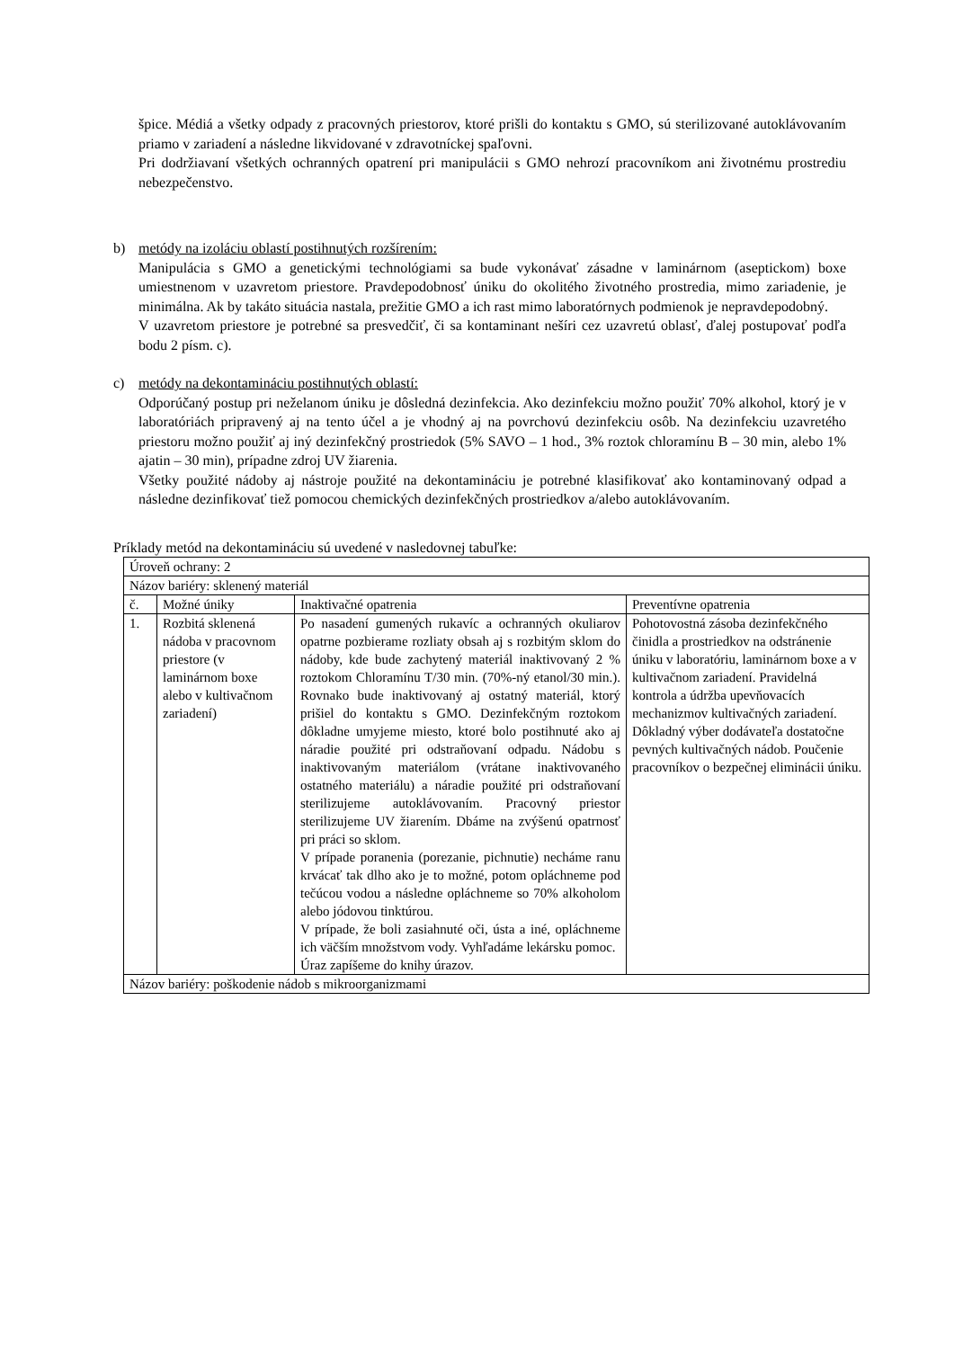špice. Médiá a všetky odpady z pracovných priestorov, ktoré prišli do kontaktu s GMO, sú sterilizované autoklávovaním priamo v zariadení a následne likvidované v zdravotníckej spaľovni.
Pri dodržiavaní všetkých ochranných opatrení pri manipulácii s GMO nehrozí pracovníkom ani životnému prostrediu nebezpečenstvo.
b) metódy na izoláciu oblastí postihnutých rozšírením:
Manipulácia s GMO a genetickými technológiami sa bude vykonávať zásadne v laminárnom (aseptickom) boxe umiestnenom v uzavretom priestore. Pravdepodobnosť úniku do okolitého životného prostredia, mimo zariadenie, je minimálna. Ak by takáto situácia nastala, prežitie GMO a ich rast mimo laboratórnych podmienok je nepravdepodobný.
V uzavretom priestore je potrebné sa presvedčiť, či sa kontaminant nešíri cez uzavretú oblasť, ďalej postupovať podľa bodu 2 písm. c).
c) metódy na dekontamináciu postihnutých oblastí:
Odporúčaný postup pri neželanom úniku je dôsledná dezinfekcia. Ako dezinfekciu možno použiť 70% alkohol, ktorý je v laboratóriách pripravený aj na tento účel a je vhodný aj na povrchovú dezinfekciu osôb. Na dezinfekciu uzavretého priestoru možno použiť aj iný dezinfekčný prostriedok (5% SAVO – 1 hod., 3% roztok chloramínu B – 30 min, alebo 1% ajatin – 30 min), prípadne zdroj UV žiarenia.
Všetky použité nádoby aj nástroje použité na dekontamináciu je potrebné klasifikovať ako kontaminovaný odpad a následne dezinfikovať tiež pomocou chemických dezinfekčných prostriedkov a/alebo autoklávovaním.
Príklady metód na dekontamináciu sú uvedené v nasledovnej tabuľke:
| Úroveň ochrany: 2 | | | |
| Názov bariéry: sklenený materiál | | | |
| č. | Možné úniky | Inaktivačné opatrenia | Preventívne opatrenia |
| 1. | Rozbitá sklenená nádoba v pracovnom priestore (v laminárnom boxe alebo v kultivačnom zariadení) | Po nasadení gumených rukavíc a ochranných okuliarov opatrne pozbierame rozliaty obsah aj s rozbitým sklom do nádoby, kde bude zachytený materiál inaktivovaný 2 % roztokom Chloramínu T/30 min. (70%-ný etanol/30 min.). Rovnako bude inaktivovaný aj ostatný materiál, ktorý prišiel do kontaktu s GMO. Dezinfekčným roztokom dôkladne umyjeme miesto, ktoré bolo postihnuté ako aj náradie použité pri odstraňovaní odpadu. Nádobu s inaktivovaným materiálom (vrátane inaktivovaného ostatného materiálu) a náradie použité pri odstraňovaní sterilizujeme autoklávovaním. Pracovný priestor sterilizujeme UV žiarením. Dbáme na zvýšenú opatrnosť pri práci so sklom. V prípade poranenia (porezanie, pichnutie) necháme ranu krvácať tak dlho ako je to možné, potom opláchneme pod tečúcou vodou a následne opláchneme so 70% alkoholom alebo jódovou tinktúrou. V prípade, že boli zasiahnuté oči, ústa a iné, opláchneme ich väčším množstvom vody. Vyhľadáme lekársku pomoc. Úraz zapíšeme do knihy úrazov. | Pohotovostná zásoba dezinfekčného činidla a prostriedkov na odstránenie úniku v laboratóriu, laminárnom boxe a v kultivačnom zariadení. Pravidelná kontrola a údržba upevňovacích mechanizmov kultivačných zariadení. Dôkladný výber dodávateľa dostatočne pevných kultivačných nádob. Poučenie pracovníkov o bezpečnej eliminácii úniku. |
| Názov bariéry: poškodenie nádob s mikroorganizmami | | | |